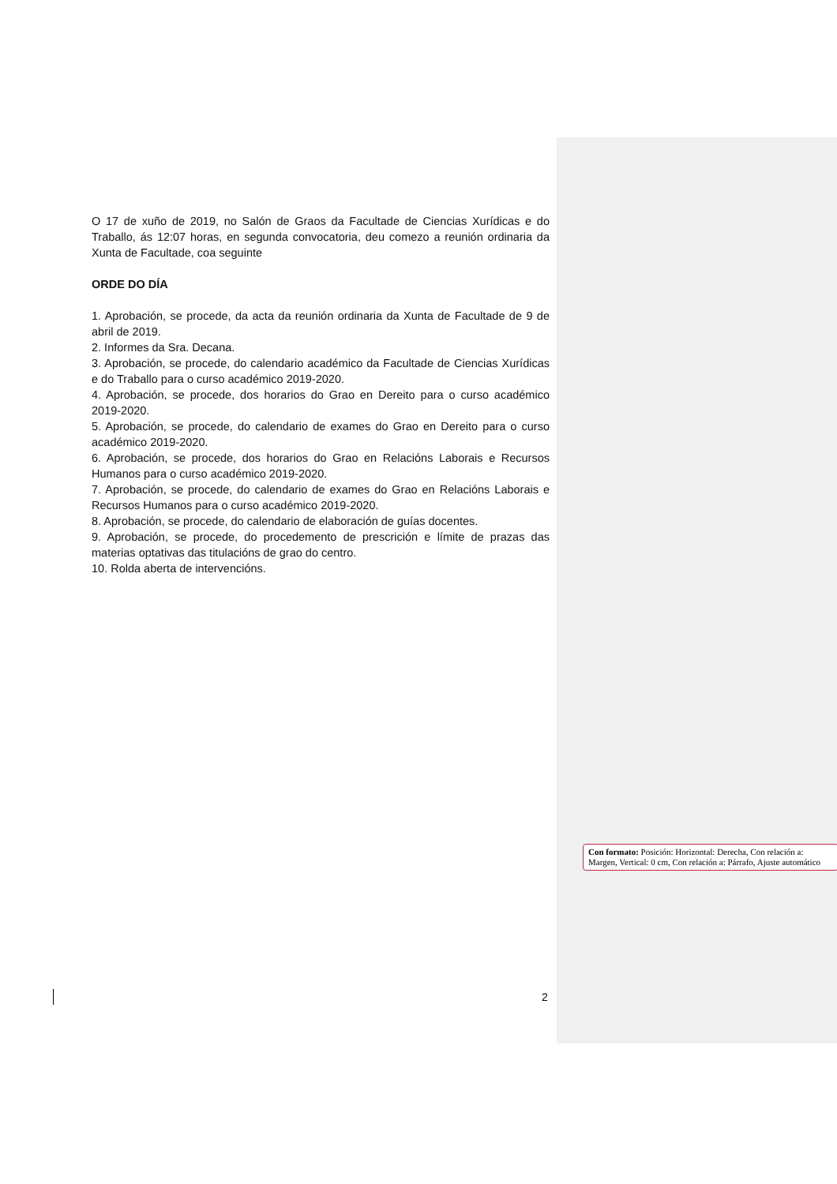O 17 de xuño de 2019, no Salón de Graos da Facultade de Ciencias Xurídicas e do Traballo, ás 12:07 horas, en segunda convocatoria, deu comezo a reunión ordinaria da Xunta de Facultade, coa seguinte
ORDE DO DÍA
1. Aprobación, se procede, da acta da reunión ordinaria da Xunta de Facultade de 9 de abril de 2019.
2. Informes da Sra. Decana.
3. Aprobación, se procede, do calendario académico da Facultade de Ciencias Xurídicas e do Traballo para o curso académico 2019-2020.
4. Aprobación, se procede, dos horarios do Grao en Dereito para o curso académico 2019-2020.
5. Aprobación, se procede, do calendario de exames do Grao en Dereito para o curso académico 2019-2020.
6. Aprobación, se procede, dos horarios do Grao en Relacións Laborais e Recursos Humanos para o curso académico 2019-2020.
7. Aprobación, se procede, do calendario de exames do Grao en Relacións Laborais e Recursos Humanos para o curso académico 2019-2020.
8. Aprobación, se procede, do calendario de elaboración de guías docentes.
9. Aprobación, se procede, do procedemento de prescrición e límite de prazas das materias optativas das titulacións de grao do centro.
10. Rolda aberta de intervencións.
Con formato: Posición: Horizontal: Derecha, Con relación a: Margen, Vertical: 0 cm, Con relación a: Párrafo, Ajuste automático
2